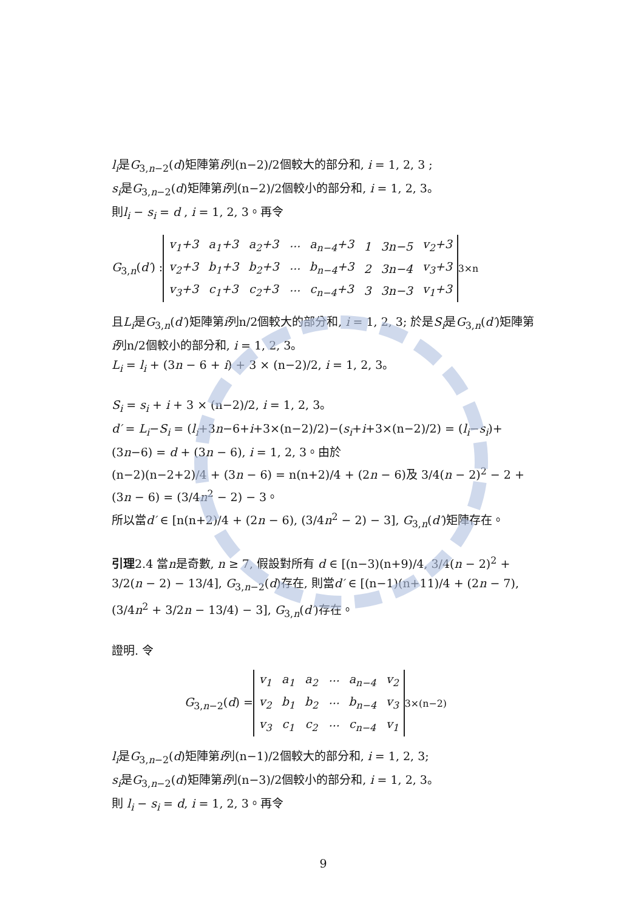l<sub>i</sub>是G<sub>3,n−2</sub>(d)矩陣第i列(n−2)/2個較大的部分和, i = 1, 2, 3 ;
s<sub>i</sub>是G<sub>3,n−2</sub>(d)矩陣第i列(n−2)/2個較小的部分和, i = 1, 2, 3。
則l<sub>i</sub> − s<sub>i</sub> = d , i = 1, 2, 3。再令
G<sub>3,n</sub>(d′) :
| v<sub>1</sub>+3 | a<sub>1</sub>+3 | a<sub>2</sub>+3 | ··· | a<sub>n−4</sub>+3 | 1 | 3n−5 | v<sub>2</sub>+3 |
| v<sub>2</sub>+3 | b<sub>1</sub>+3 | b<sub>2</sub>+3 | ··· | b<sub>n−4</sub>+3 | 2 | 3n−4 | v<sub>3</sub>+3 |
| v<sub>3</sub>+3 | c<sub>1</sub>+3 | c<sub>2</sub>+3 | ··· | c<sub>n−4</sub>+3 | 3 | 3n−3 | v<sub>1</sub>+3 |
<sub>3×n</sub>
且L<sub>i</sub>是G<sub>3,n</sub>(d′)矩陣第i列n/2個較大的部分和, i = 1, 2, 3; 於是S<sub>i</sub>是G<sub>3,n</sub>(d′)矩陣第i列n/2個較小的部分和, i = 1, 2, 3。
L<sub>i</sub> = l<sub>i</sub> + (3n − 6 + i) + 3 × (n−2)/2, i = 1, 2, 3。
S<sub>i</sub> = s<sub>i</sub> + i + 3 × (n−2)/2, i = 1, 2, 3。
d′ = L<sub>i</sub>−S<sub>i</sub> = (l<sub>i</sub>+3n−6+i+3×(n−2)/2)−(s<sub>i</sub>+i+3×(n−2)/2) = (l<sub>i</sub>−s<sub>i</sub>)+(3n−6) = d + (3n − 6), i = 1, 2, 3。由於
(n−2)(n−2+2)/4 + (3n − 6) = n(n+2)/4 + (2n − 6)及 3/4(n − 2)<sup>2</sup> − 2 + (3n − 6) = (3/4n<sup>2</sup> − 2) − 3。
所以當d′ ∈ [n(n+2)/4 + (2n − 6), (3/4n<sup>2</sup> − 2) − 3], G<sub>3,n</sub>(d′)矩陣存在。
引理2.4 當n是奇數, n ≥ 7, 假設對所有 d ∈ [(n−3)(n+9)/4, 3/4(n − 2)<sup>2</sup> + 3/2(n − 2) − 13/4], G<sub>3,n−2</sub>(d)存在, 則當d′ ∈ [(n−1)(n+11)/4 + (2n − 7), (3/4n<sup>2</sup> + 3/2n − 13/4) − 3], G<sub>3,n</sub>(d′)存在。
證明. 令
G<sub>3,n−2</sub>(d) =
| v<sub>1</sub> | a<sub>1</sub> | a<sub>2</sub> | ··· | a<sub>n−4</sub> | v<sub>2</sub> |
| v<sub>2</sub> | b<sub>1</sub> | b<sub>2</sub> | ··· | b<sub>n−4</sub> | v<sub>3</sub> |
| v<sub>3</sub> | c<sub>1</sub> | c<sub>2</sub> | ··· | c<sub>n−4</sub> | v<sub>1</sub> |
<sub>3×(n−2)</sub>
l<sub>i</sub>是G<sub>3,n−2</sub>(d)矩陣第i列(n−1)/2個較大的部分和, i = 1, 2, 3;
s<sub>i</sub>是G<sub>3,n−2</sub>(d)矩陣第i列(n−3)/2個較小的部分和, i = 1, 2, 3。
則 l<sub>i</sub> − s<sub>i</sub> = d, i = 1, 2, 3。再令
9